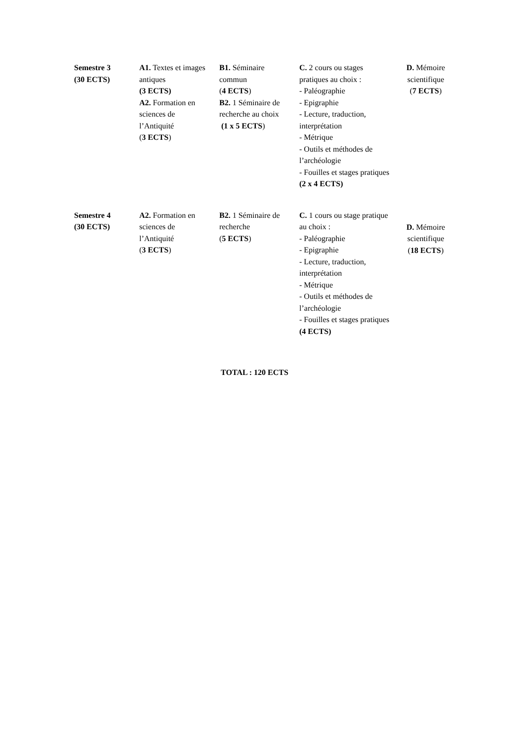| Semestre 3 (30 ECTS) | A1. Textes et images antiques (3 ECTS) A2. Formation en sciences de l’Antiquité ( 3 ECTS ) | B1. Séminaire commun ( 4 ECTS ) B2. 1 Séminaire de recherche au choix (1 x 5 ECTS ) | C. 2 cours ou stages pratiques au choix : - Paléographie - Epigraphie - Lecture, traduction, interprétation - Métrique - Outils et méthodes de l’archéologie - Fouilles et stages pratiques (2 x 4 ECTS) | D. Mémoire scientifique ( 7 ECTS ) |
| Semestre 4 (30 ECTS) | A2. Formation en sciences de l’Antiquité ( 3 ECTS ) | B2. 1 Séminaire de recherche ( 5 ECTS ) | C. 1 cours ou stage pratique au choix : - Paléographie - Epigraphie - Lecture, traduction, interprétation - Métrique - Outils et méthodes de l’archéologie - Fouilles et stages pratiques (4 ECTS) | D. Mémoire scientifique ( 18 ECTS ) |
TOTAL : 120 ECTS